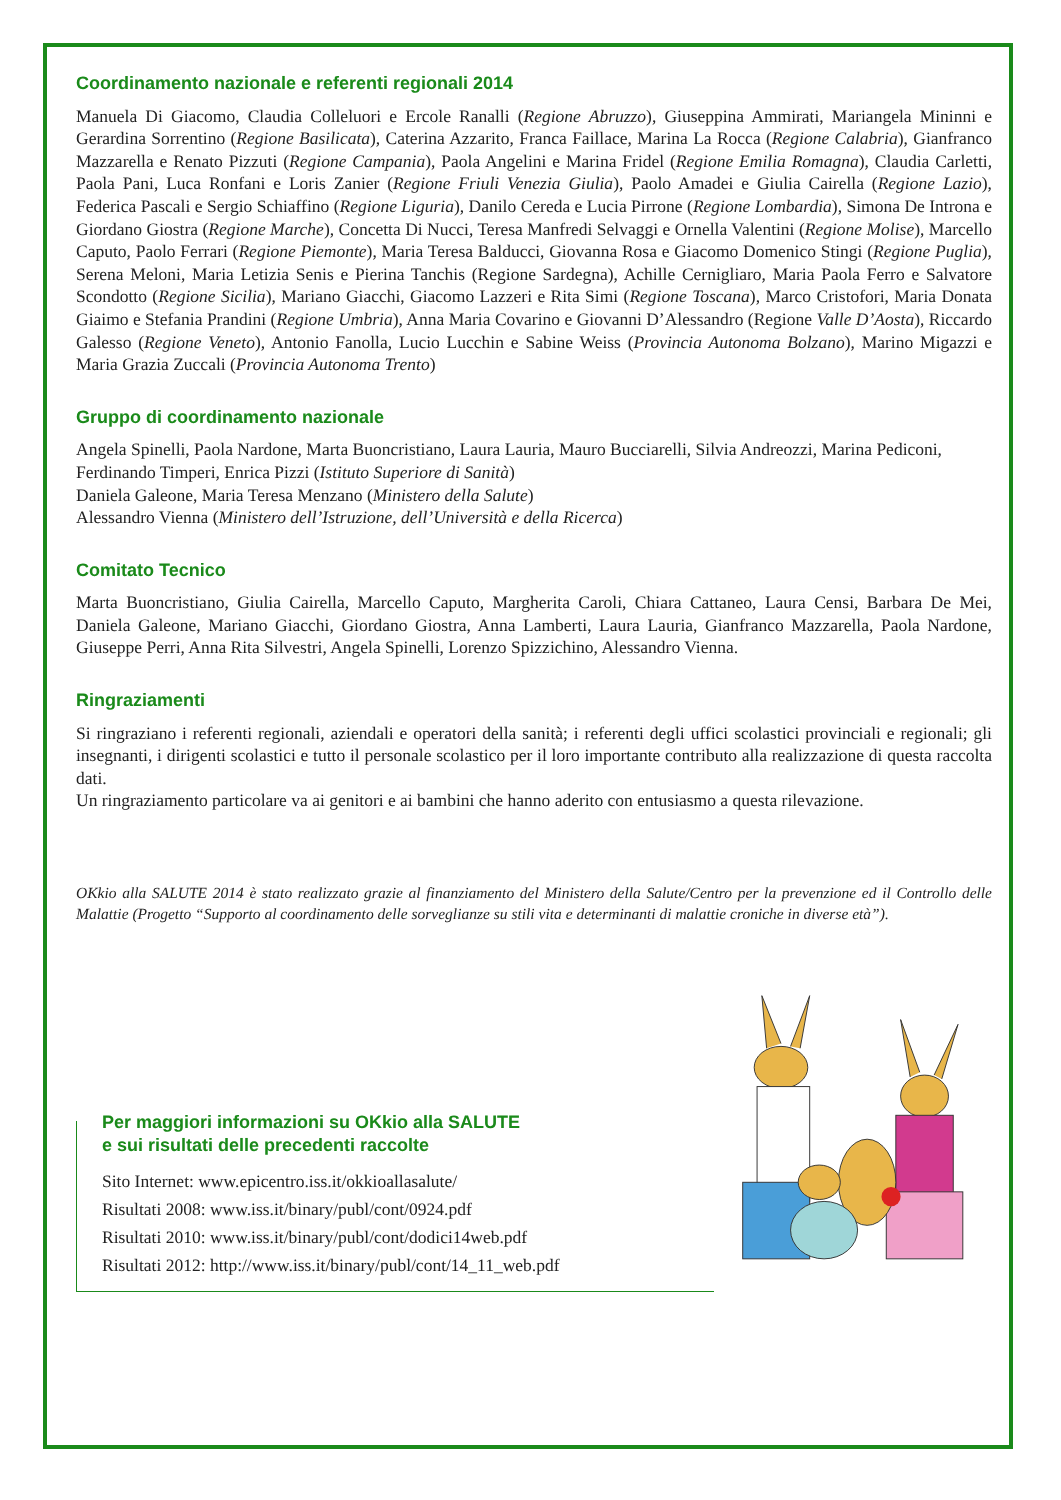Coordinamento nazionale e referenti regionali 2014
Manuela Di Giacomo, Claudia Colleluori e Ercole Ranalli (Regione Abruzzo), Giuseppina Ammirati, Mariangela Mininni e Gerardina Sorrentino (Regione Basilicata), Caterina Azzarito, Franca Faillace, Marina La Rocca (Regione Calabria), Gianfranco Mazzarella e Renato Pizzuti (Regione Campania), Paola Angelini e Marina Fridel (Regione Emilia Romagna), Claudia Carletti, Paola Pani, Luca Ronfani e Loris Zanier (Regione Friuli Venezia Giulia), Paolo Amadei e Giulia Cairella (Regione Lazio), Federica Pascali e Sergio Schiaffino (Regione Liguria), Danilo Cereda e Lucia Pirrone (Regione Lombardia), Simona De Introna e Giordano Giostra (Regione Marche), Concetta Di Nucci, Teresa Manfredi Selvaggi e Ornella Valentini (Regione Molise), Marcello Caputo, Paolo Ferrari (Regione Piemonte), Maria Teresa Balducci, Giovanna Rosa e Giacomo Domenico Stingi (Regione Puglia), Serena Meloni, Maria Letizia Senis e Pierina Tanchis (Regione Sardegna), Achille Cernigliaro, Maria Paola Ferro e Salvatore Scondotto (Regione Sicilia), Mariano Giacchi, Giacomo Lazzeri e Rita Simi (Regione Toscana), Marco Cristofori, Maria Donata Giaimo e Stefania Prandini (Regione Umbria), Anna Maria Covarino e Giovanni D’Alessandro (Regione Valle D’Aosta), Riccardo Galesso (Regione Veneto), Antonio Fanolla, Lucio Lucchin e Sabine Weiss (Provincia Autonoma Bolzano), Marino Migazzi e Maria Grazia Zuccali (Provincia Autonoma Trento)
Gruppo di coordinamento nazionale
Angela Spinelli, Paola Nardone, Marta Buoncristiano, Laura Lauria, Mauro Bucciarelli, Silvia Andreozzi, Marina Pediconi, Ferdinando Timperi, Enrica Pizzi (Istituto Superiore di Sanità)
Daniela Galeone, Maria Teresa Menzano (Ministero della Salute)
Alessandro Vienna (Ministero dell’Istruzione, dell’Università e della Ricerca)
Comitato Tecnico
Marta Buoncristiano, Giulia Cairella, Marcello Caputo, Margherita Caroli, Chiara Cattaneo, Laura Censi, Barbara De Mei, Daniela Galeone, Mariano Giacchi, Giordano Giostra, Anna Lamberti, Laura Lauria, Gianfranco Mazzarella, Paola Nardone, Giuseppe Perri, Anna Rita Silvestri, Angela Spinelli, Lorenzo Spizzichino, Alessandro Vienna.
Ringraziamenti
Si ringraziano i referenti regionali, aziendali e operatori della sanità; i referenti degli uffici scolastici provinciali e regionali; gli insegnanti, i dirigenti scolastici e tutto il personale scolastico per il loro importante contributo alla realizzazione di questa raccolta dati.
Un ringraziamento particolare va ai genitori e ai bambini che hanno aderito con entusiasmo a questa rilevazione.
OKkio alla SALUTE 2014 è stato realizzato grazie al finanziamento del Ministero della Salute/Centro per la prevenzione ed il Controllo delle Malattie (Progetto “Supporto al coordinamento delle sorveglianze su stili vita e determinanti di malattie croniche in diverse età”).
Per maggiori informazioni su OKkio alla SALUTE
e sui risultati delle precedenti raccolte
Sito Internet: www.epicentro.iss.it/okkioallasalute/
Risultati 2008: www.iss.it/binary/publ/cont/0924.pdf
Risultati 2010: www.iss.it/binary/publ/cont/dodici14web.pdf
Risultati 2012: http://www.iss.it/binary/publ/cont/14_11_web.pdf